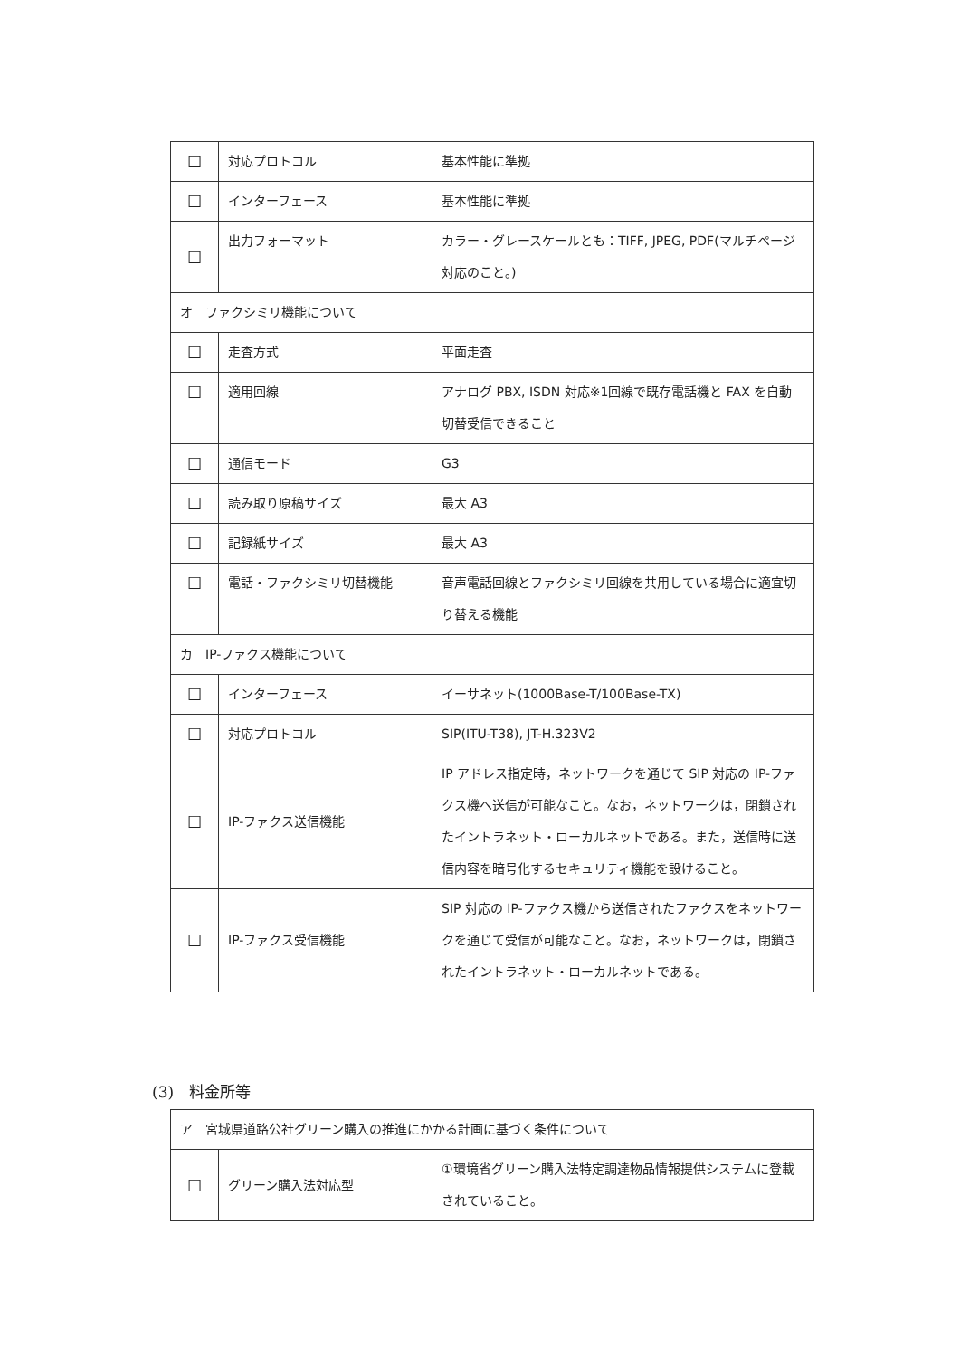| ☐ | 対応プロトコル | 基本性能に準拠 |
| ☐ | インターフェース | 基本性能に準拠 |
| ☐ | 出力フォーマット | カラー・グレースケールとも：TIFF, JPEG, PDF(マルチページ対応のこと。) |
| オ ファクシミリ機能について | | |
| ☐ | 走査方式 | 平面走査 |
| ☐ | 適用回線 | アナログ PBX, ISDN 対応※1回線で既存電話機と FAX を自動切替受信できること |
| ☐ | 通信モード | G3 |
| ☐ | 読み取り原稿サイズ | 最大 A3 |
| ☐ | 記録紙サイズ | 最大 A3 |
| ☐ | 電話・ファクシミリ切替機能 | 音声電話回線とファクシミリ回線を共用している場合に適宜切り替える機能 |
| カ IP-ファクス機能について | | |
| ☐ | インターフェース | イーサネット(1000Base-T/100Base-TX) |
| ☐ | 対応プロトコル | SIP(ITU-T38), JT-H.323V2 |
| ☐ | IP-ファクス送信機能 | IP アドレス指定時，ネットワークを通じて SIP 対応の IP-ファクス機へ送信が可能なこと。なお，ネットワークは，閉鎖されたイントラネット・ローカルネットである。また，送信時に送信内容を暗号化するセキュリティ機能を設けること。 |
| ☐ | IP-ファクス受信機能 | SIP 対応の IP-ファクス機から送信されたファクスをネットワークを通じて受信が可能なこと。なお，ネットワークは，閉鎖されたイントラネット・ローカルネットである。 |
(3)　料金所等
| ア 宮城県道路公社グリーン購入の推進にかかる計画に基づく条件について | | |
| ☐ | グリーン購入法対応型 | ①環境省グリーン購入法特定調達物品情報提供システムに登載されていること。 |